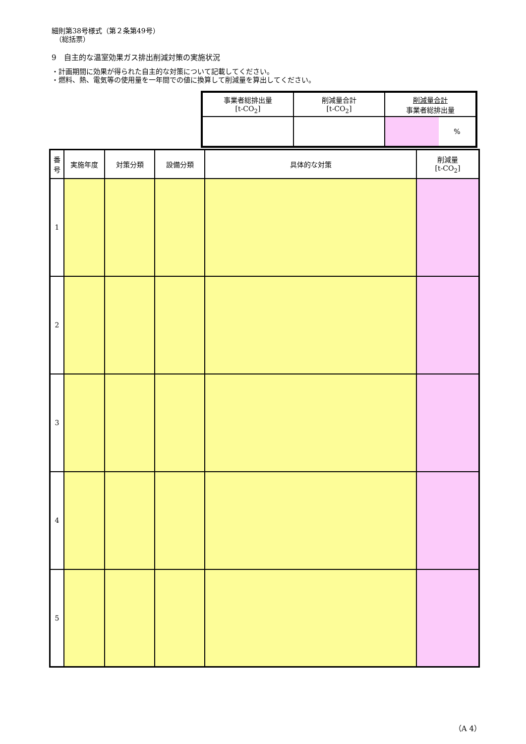細則第38号様式（第２条第49号）
　（総括票）
9　自主的な温室効果ガス排出削減対策の実施状況
・計画期間に効果が得られた自主的な対策について記載してください。
・燃料、熱、電気等の使用量を一年間での値に換算して削減量を算出してください。
| 事業者総排出量 [t-CO<sub>2</sub>] | 削減量合計 [t-CO<sub>2</sub>] | 削減量合計 事業者総排出量 |
| | | % |
| 番 号 | 実施年度 | 対策分類 | 設備分類 | 具体的な対策 | 削減量 [t-CO<sub>2</sub>] |
| --- | --- | --- | --- | --- | --- |
| 1 | | | | | |
| 2 | | | | | |
| 3 | | | | | |
| 4 | | | | | |
| 5 | | | | | |
（A 4）